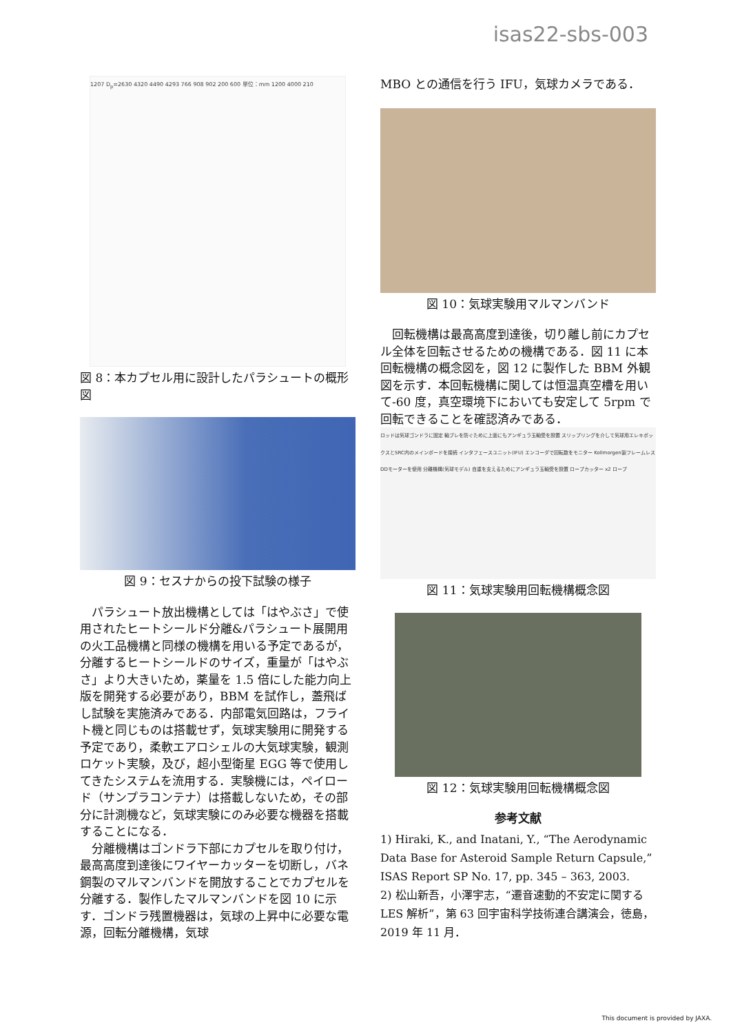isas22-sbs-003
1207 D<sub>p</sub>=2630 4320 4490 4293 766 908 902 200 600 単位：mm 1200 4000 210
図 8：本カプセル用に設計したパラシュートの概形図
図 9：セスナからの投下試験の様子
パラシュート放出機構としては「はやぶさ」で使用されたヒートシールド分離&パラシュート展開用の火工品機構と同様の機構を用いる予定であるが，分離するヒートシールドのサイズ，重量が「はやぶさ」より大きいため，薬量を 1.5 倍にした能力向上版を開発する必要があり，BBM を試作し，蓋飛ばし試験を実施済みである．内部電気回路は，フライト機と同じものは搭載せず，気球実験用に開発する予定であり，柔軟エアロシェルの大気球実験，観測ロケット実験，及び，超小型衛星 EGG 等で使用してきたシステムを流用する．実験機には，ペイロード（サンプラコンテナ）は搭載しないため，その部分に計測機など，気球実験にのみ必要な機器を搭載することになる．
分離機構はゴンドラ下部にカプセルを取り付け，最高高度到達後にワイヤーカッターを切断し，バネ鋼製のマルマンバンドを開放することでカプセルを分離する．製作したマルマンバンドを図 10 に示す．ゴンドラ残置機器は，気球の上昇中に必要な電源，回転分離機構，気球
MBO との通信を行う IFU，気球カメラである．
図 10：気球実験用マルマンバンド
回転機構は最高高度到達後，切り離し前にカプセル全体を回転させるための機構である．図 11 に本回転機構の概念図を，図 12 に製作した BBM 外観図を示す．本回転機構に関しては恒温真空槽を用いて-60 度，真空環境下においても安定して 5rpm で回転できることを確認済みである．
ロッドは気球ゴンドラに固定 軸ブレを防ぐために上面にもアンギュラ玉軸受を設置 スリップリングを介して気球用エレキボックスとSRC内のメインボードを接続 インタフェースユニット(IFU) エンコーダで回転数をモニター Kollmorgen製フレームレスDDモーターを使用 分離機構(気球モデル) 自重を支えるためにアンギュラ玉軸受を設置 ロープカッター x2 ロープ
図 11：気球実験用回転機構概念図
図 12：気球実験用回転機構概念図
参考文献
1) Hiraki, K., and Inatani, Y., “The Aerodynamic Data Base for Asteroid Sample Return Capsule,” ISAS Report SP No. 17, pp. 345 – 363, 2003.
2) 松山新吾，小澤宇志，“遷音速動的不安定に関する LES 解析”，第 63 回宇宙科学技術連合講演会，徳島，2019 年 11 月．
This document is provided by JAXA.